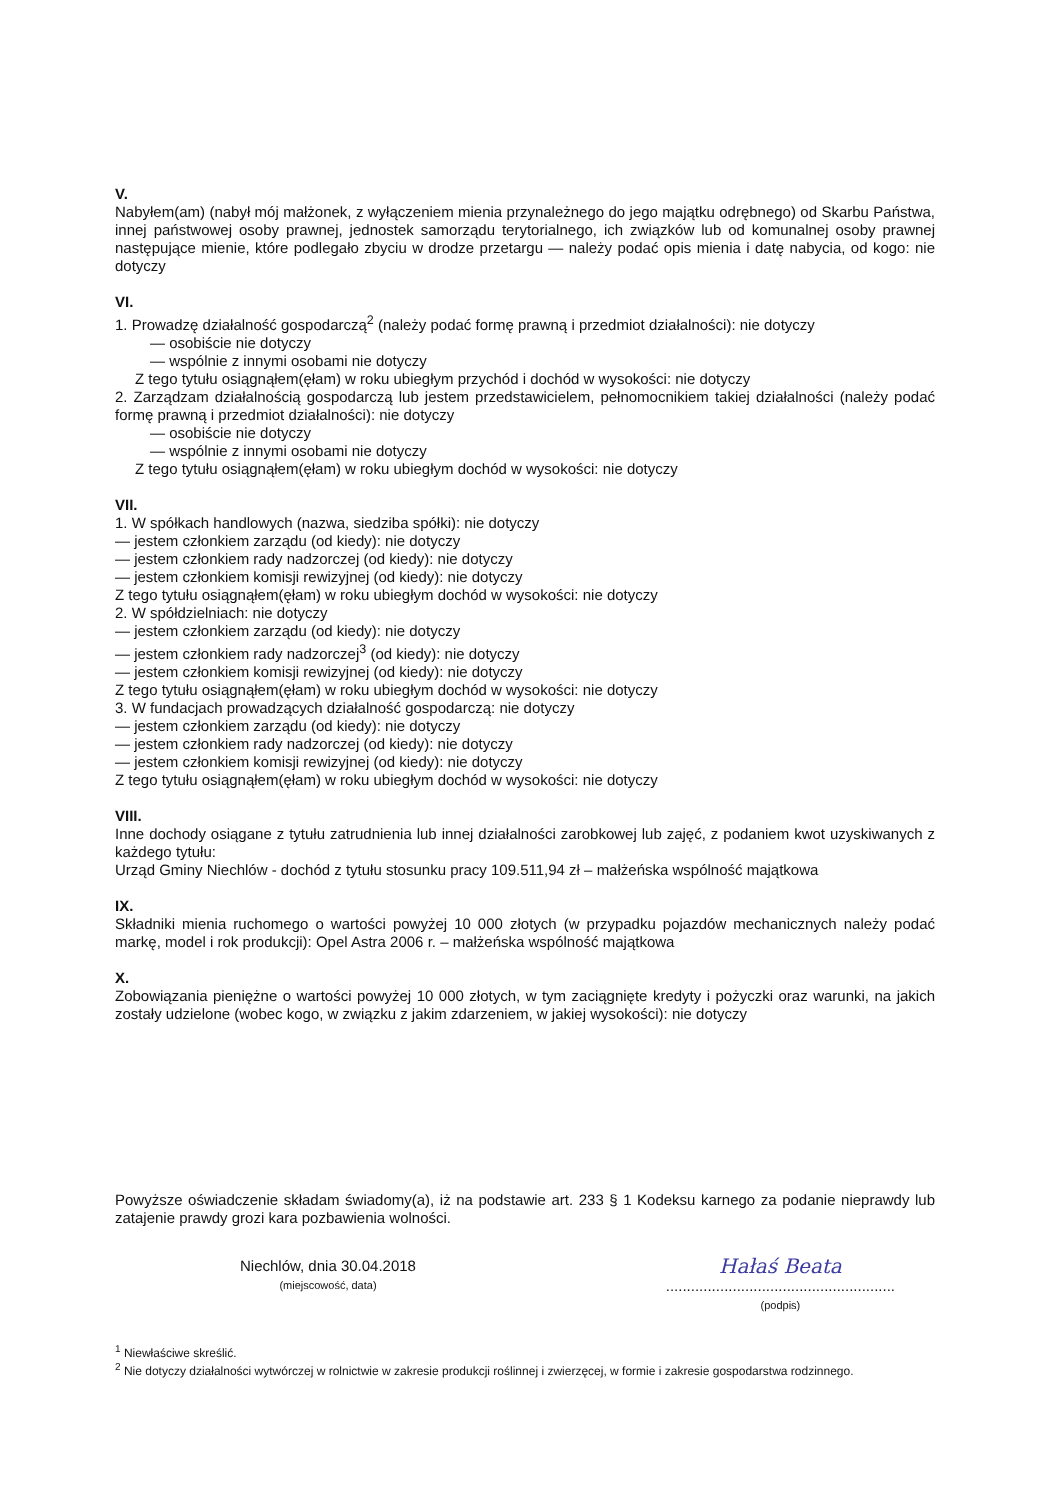V.
Nabyłem(am) (nabył mój małżonek, z wyłączeniem mienia przynależnego do jego majątku odrębnego) od Skarbu Państwa, innej państwowej osoby prawnej, jednostek samorządu terytorialnego, ich związków lub od komunalnej osoby prawnej następujące mienie, które podlegało zbyciu w drodze przetargu — należy podać opis mienia i datę nabycia, od kogo: nie dotyczy
VI.
1. Prowadzę działalność gospodarczą<sup>2</sup> (należy podać formę prawną i przedmiot działalności): nie dotyczy
— osobiście nie dotyczy
— wspólnie z innymi osobami nie dotyczy
Z tego tytułu osiągnąłem(ęłam) w roku ubiegłym przychód i dochód w wysokości: nie dotyczy
2. Zarządzam działalnością gospodarczą lub jestem przedstawicielem, pełnomocnikiem takiej działalności (należy podać formę prawną i przedmiot działalności): nie dotyczy
— osobiście nie dotyczy
— wspólnie z innymi osobami nie dotyczy
Z tego tytułu osiągnąłem(ęłam) w roku ubiegłym dochód w wysokości: nie dotyczy
VII.
1. W spółkach handlowych (nazwa, siedziba spółki): nie dotyczy
— jestem członkiem zarządu (od kiedy): nie dotyczy
— jestem członkiem rady nadzorczej (od kiedy): nie dotyczy
— jestem członkiem komisji rewizyjnej (od kiedy): nie dotyczy
Z tego tytułu osiągnąłem(ęłam) w roku ubiegłym dochód w wysokości: nie dotyczy
2. W spółdzielniach: nie dotyczy
— jestem członkiem zarządu (od kiedy): nie dotyczy
— jestem członkiem rady nadzorczej<sup>3</sup> (od kiedy): nie dotyczy
— jestem członkiem komisji rewizyjnej (od kiedy): nie dotyczy
Z tego tytułu osiągnąłem(ęłam) w roku ubiegłym dochód w wysokości: nie dotyczy
3. W fundacjach prowadzących działalność gospodarczą: nie dotyczy
— jestem członkiem zarządu (od kiedy): nie dotyczy
— jestem członkiem rady nadzorczej (od kiedy): nie dotyczy
— jestem członkiem komisji rewizyjnej (od kiedy): nie dotyczy
Z tego tytułu osiągnąłem(ęłam) w roku ubiegłym dochód w wysokości: nie dotyczy
VIII.
Inne dochody osiągane z tytułu zatrudnienia lub innej działalności zarobkowej lub zajęć, z podaniem kwot uzyskiwanych z każdego tytułu:
Urząd Gminy Niechlów - dochód z tytułu stosunku pracy 109.511,94 zł – małżeńska wspólność majątkowa
IX.
Składniki mienia ruchomego o wartości powyżej 10 000 złotych (w przypadku pojazdów mechanicznych należy podać markę, model i rok produkcji): Opel Astra 2006 r. – małżeńska wspólność majątkowa
X.
Zobowiązania pieniężne o wartości powyżej 10 000 złotych, w tym zaciągnięte kredyty i pożyczki oraz warunki, na jakich zostały udzielone (wobec kogo, w związku z jakim zdarzeniem, w jakiej wysokości): nie dotyczy
Powyższe oświadczenie składam świadomy(a), iż na podstawie art. 233 § 1 Kodeksu karnego za podanie nieprawdy lub zatajenie prawdy grozi kara pozbawienia wolności.
Niechlów, dnia 30.04.2018
(miejscowość, data)
Hałaś Beata
.......................................................
(podpis)
<sup>1</sup> Niewłaściwe skreślić.
<sup>2</sup> Nie dotyczy działalności wytwórczej w rolnictwie w zakresie produkcji roślinnej i zwierzęcej, w formie i zakresie gospodarstwa rodzinnego.